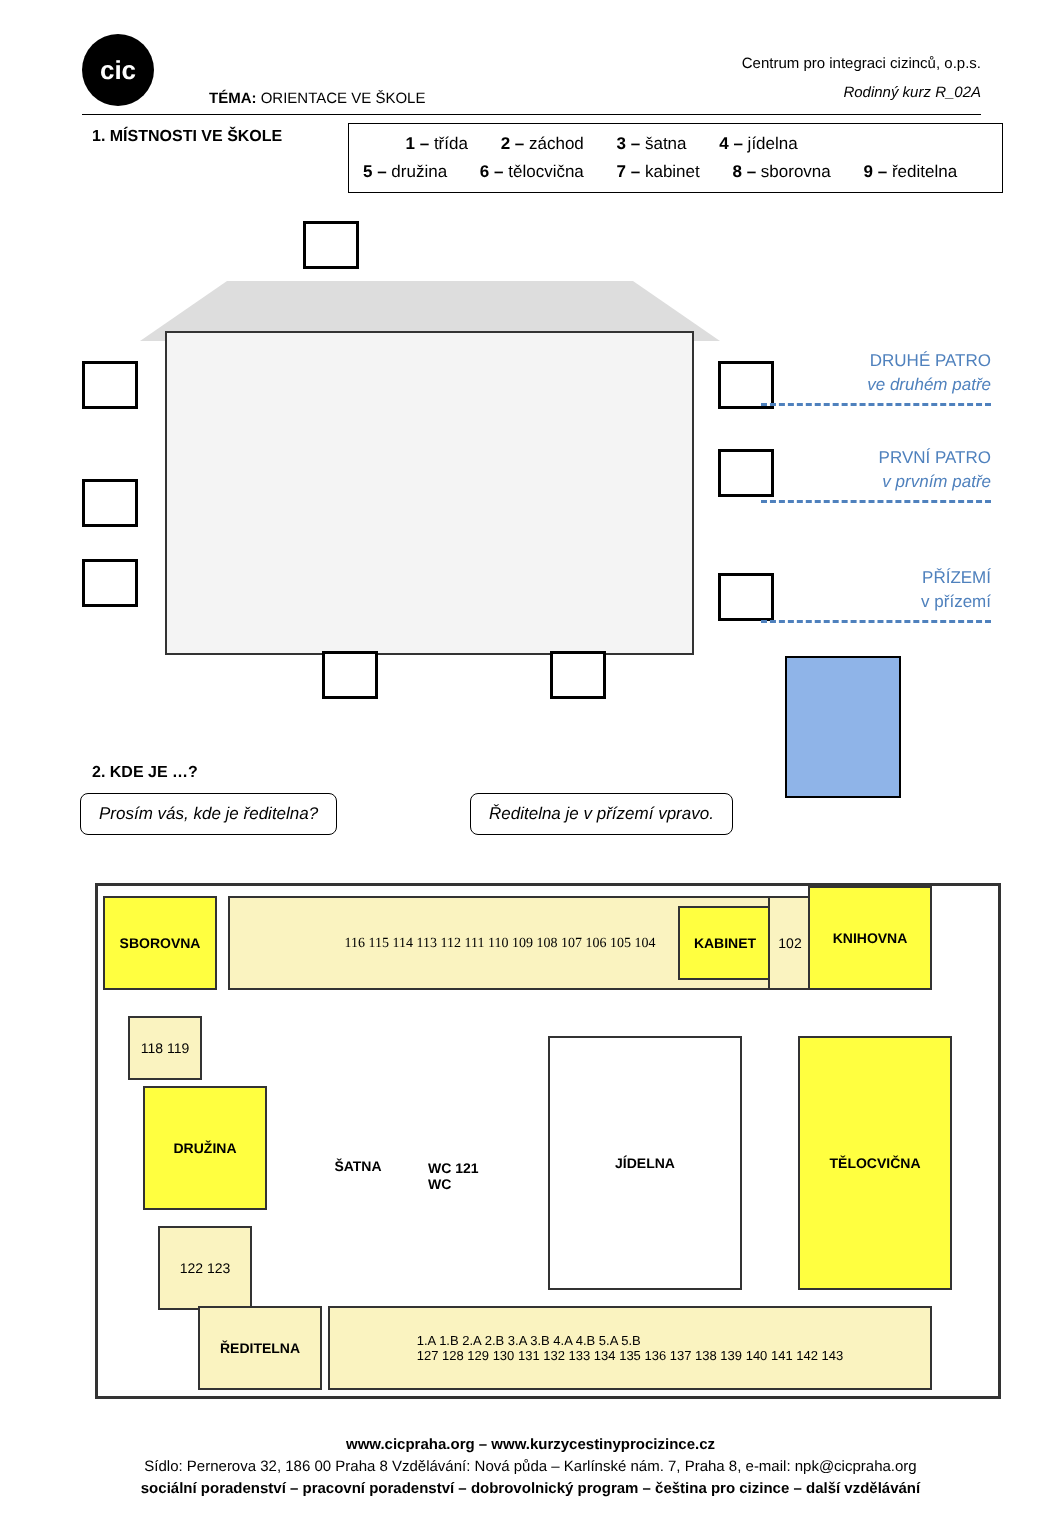cic
TÉMA: ORIENTACE VE ŠKOLE
Centrum pro integraci cizinců, o.p.s.
Rodinný kurz R_02A
1. MÍSTNOSTI VE ŠKOLE
1 – třída 2 – záchod 3 – šatna 4 – jídelna
5 – družina 6 – tělocvična 7 – kabinet 8 – sborovna 9 – ředitelna
DRUHÉ PATRO
ve druhém patře
PRVNÍ PATRO
v prvním patře
PŘÍZEMÍ
v přízemí
2. KDE JE …?
Prosím vás, kde je ředitelna? Ředitelna je v přízemí vpravo.
SBOROVNA 116 115 114 113 112 111 110 109 108 107 106 105 104
KABINET
102
KNIHOVNA
118 119
DRUŽINA
ŠATNA
WC 121 WC
JÍDELNA TĚLOCVIČNA
122 123
ŘEDITELNA
1.A 1.B 2.A 2.B 3.A 3.B 4.A 4.B 5.A 5.B
127 128 129 130 131 132 133 134 135 136 137 138 139 140 141 142 143
www.cicpraha.org – www.kurzycestinyprocizince.cz
Sídlo: Pernerova 32, 186 00 Praha 8 Vzdělávání: Nová půda – Karlínské nám. 7, Praha 8, e-mail: npk@cicpraha.org
sociální poradenství – pracovní poradenství – dobrovolnický program – čeština pro cizince – další vzdělávání